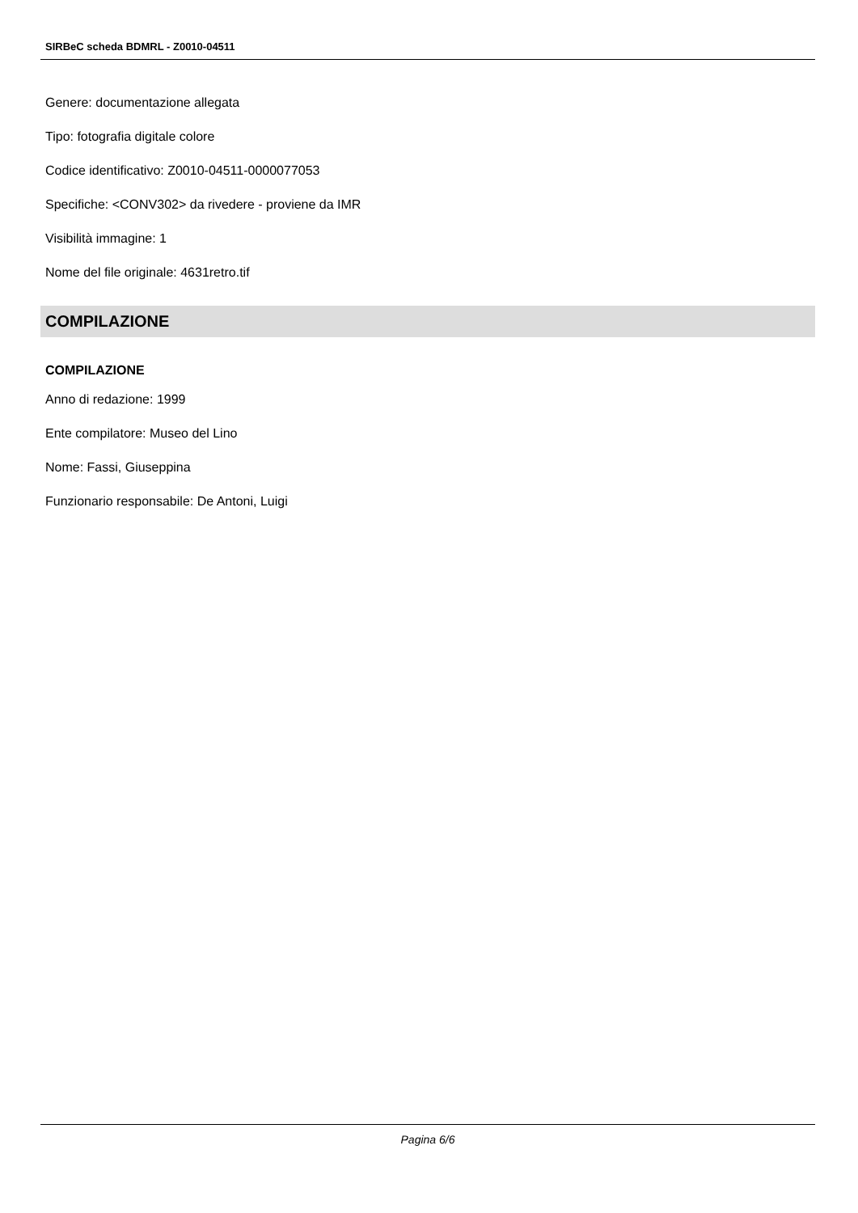SIRBeC scheda BDMRL - Z0010-04511
Genere: documentazione allegata
Tipo: fotografia digitale colore
Codice identificativo: Z0010-04511-0000077053
Specifiche: <CONV302> da rivedere - proviene da IMR
Visibilità immagine: 1
Nome del file originale: 4631retro.tif
COMPILAZIONE
COMPILAZIONE
Anno di redazione: 1999
Ente compilatore: Museo del Lino
Nome: Fassi, Giuseppina
Funzionario responsabile: De Antoni, Luigi
Pagina 6/6